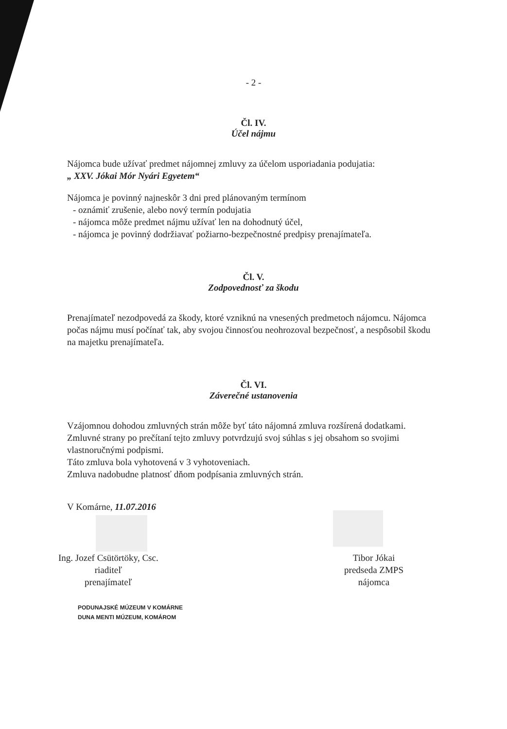- 2 -
Čl. IV.
Účel nájmu
Nájomca bude užívať predmet nájomnej zmluvy za účelom usporiadania podujatia:
„ XXV. Jókai Mór Nyári Egyetem“
Nájomca je povinný najneskôr 3 dni pred plánovaným termínom
- oznámiť zrušenie, alebo nový termín podujatia
- nájomca môže predmet nájmu užívať len na dohodnutý účel,
- nájomca je povinný dodržiavať požiarno-bezpečnostné predpisy prenajímateľa.
Čl. V.
Zodpovednosť za škodu
Prenajímateľ nezodpovedá za škody, ktoré vzniknú na vnesených predmetoch nájomcu. Nájomca počas nájmu musí počínať tak, aby svojou činnosťou neohrozoval bezpečnosť, a nespôsobil škodu na majetku prenajímateľa.
Čl. VI.
Záverečné ustanovenia
Vzájomnou dohodou zmluvných strán môže byť táto nájomná zmluva rozšírená dodatkami.
Zmluvné strany po prečítaní tejto zmluvy potvrdzujú svoj súhlas s jej obsahom so svojimi vlastnoručnými podpismi.
Táto zmluva bola vyhotovená v 3 vyhotoveniach.
Zmluva nadobudne platnosť dňom podpísania zmluvných strán.
V Komárne, 11.07.2016
Ing. Jozef Csütörtöky, Csc.
riaditeľ
prenajímateľ
Tibor Jókai
predseda ZMPS
nájomca
PODUNAJSKÉ MÚZEUM V KOMÁRNE
DUNA MENTI MÚZEUM, KOMÁROM